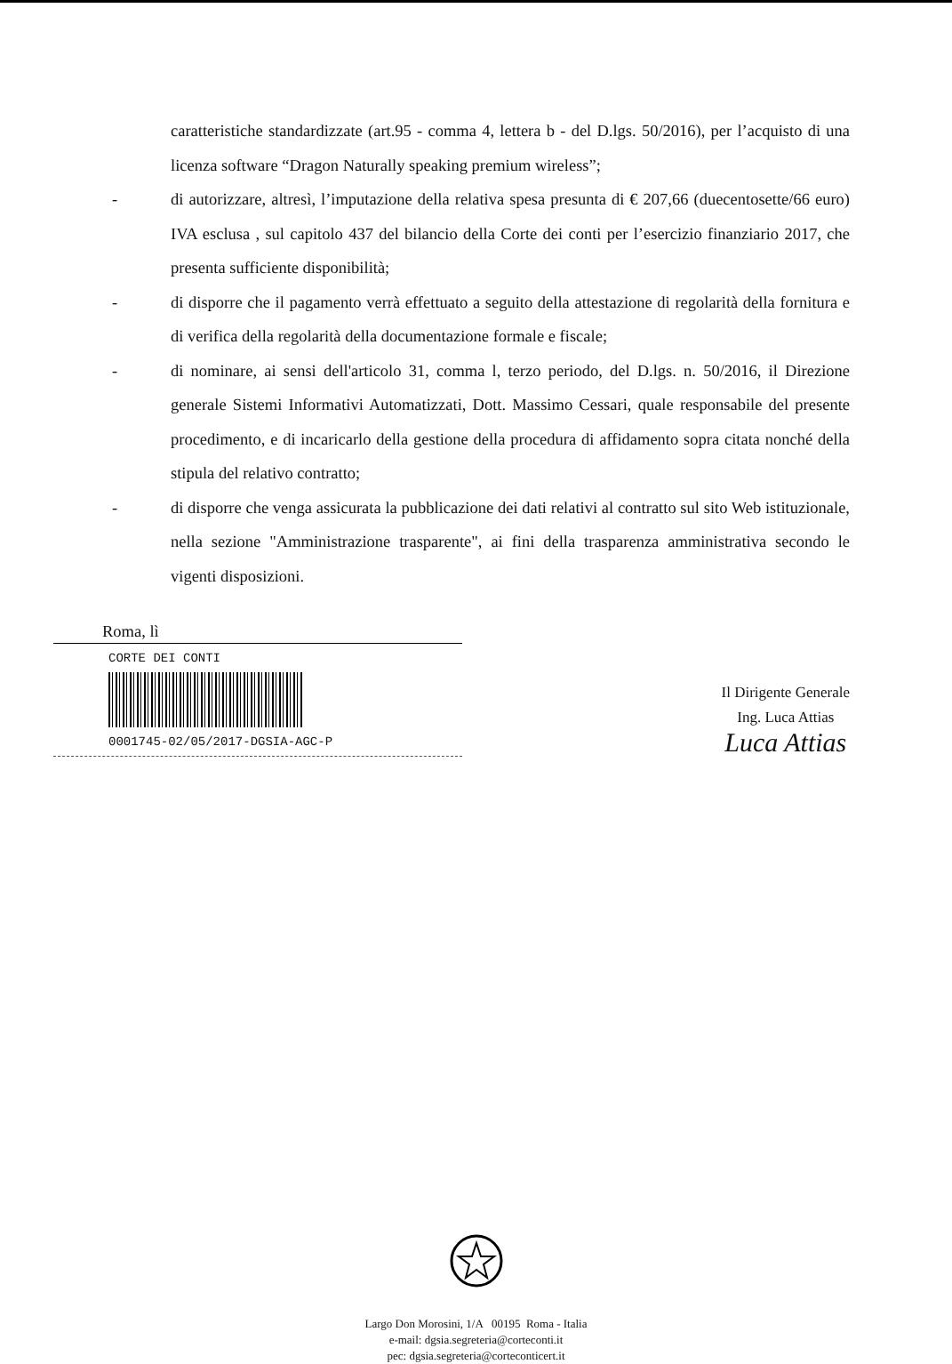caratteristiche standardizzate (art.95 - comma 4, lettera b - del D.lgs. 50/2016), per l’acquisto di una licenza software “Dragon Naturally speaking premium wireless”;
- di autorizzare, altresì, l’imputazione della relativa spesa presunta di € 207,66 (duecentosette/66 euro) IVA esclusa , sul capitolo 437 del bilancio della Corte dei conti per l’esercizio finanziario 2017, che presenta sufficiente disponibilità;
- di disporre che il pagamento verrà effettuato a seguito della attestazione di regolarità della fornitura e di verifica della regolarità della documentazione formale e fiscale;
- di nominare, ai sensi dell'articolo 31, comma l, terzo periodo, del D.lgs. n. 50/2016, il Direzione generale Sistemi Informativi Automatizzati, Dott. Massimo Cessari, quale responsabile del presente procedimento, e di incaricarlo della gestione della procedura di affidamento sopra citata nonché della stipula del relativo contratto;
- di disporre che venga assicurata la pubblicazione dei dati relativi al contratto sul sito Web istituzionale, nella sezione "Amministrazione trasparente", ai fini della trasparenza amministrativa secondo le vigenti disposizioni.
Roma, lì
CORTE DEI CONTI
0001745-02/05/2017-DGSIA-AGC-P
Il Dirigente Generale
Ing. Luca Attias
Luca Attias
Largo Don Morosini, 1/A 00195 Roma - Italia
e-mail: dgsia.segreteria@corteconti.it
pec: dgsia.segreteria@corteconticert.it